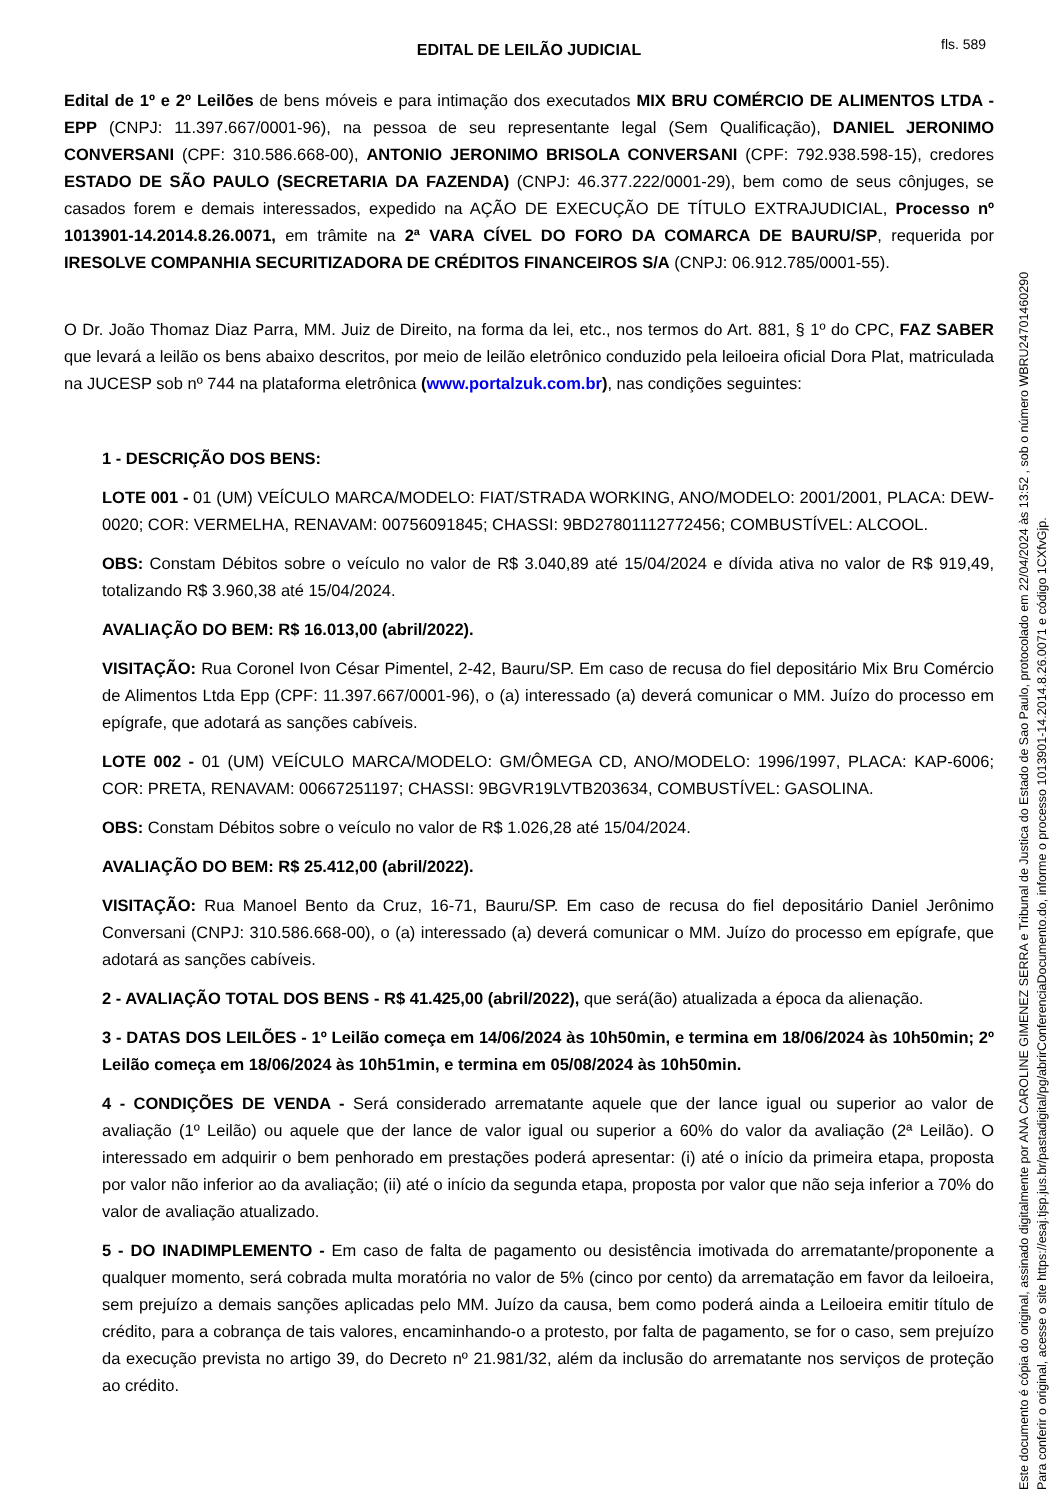fls. 589
EDITAL DE LEILÃO JUDICIAL
Edital de 1º e 2º Leilões de bens móveis e para intimação dos executados MIX BRU COMÉRCIO DE ALIMENTOS LTDA - EPP (CNPJ: 11.397.667/0001-96), na pessoa de seu representante legal (Sem Qualificação), DANIEL JERONIMO CONVERSANI (CPF: 310.586.668-00), ANTONIO JERONIMO BRISOLA CONVERSANI (CPF: 792.938.598-15), credores ESTADO DE SÃO PAULO (SECRETARIA DA FAZENDA) (CNPJ: 46.377.222/0001-29), bem como de seus cônjuges, se casados forem e demais interessados, expedido na AÇÃO DE EXECUÇÃO DE TÍTULO EXTRAJUDICIAL, Processo nº 1013901-14.2014.8.26.0071, em trâmite na 2ª VARA CÍVEL DO FORO DA COMARCA DE BAURU/SP, requerida por IRESOLVE COMPANHIA SECURITIZADORA DE CRÉDITOS FINANCEIROS S/A (CNPJ: 06.912.785/0001-55).
O Dr. João Thomaz Diaz Parra, MM. Juiz de Direito, na forma da lei, etc., nos termos do Art. 881, § 1º do CPC, FAZ SABER que levará a leilão os bens abaixo descritos, por meio de leilão eletrônico conduzido pela leiloeira oficial Dora Plat, matriculada na JUCESP sob nº 744 na plataforma eletrônica (www.portalzuk.com.br), nas condições seguintes:
1 - DESCRIÇÃO DOS BENS:
LOTE 001 - 01 (UM) VEÍCULO MARCA/MODELO: FIAT/STRADA WORKING, ANO/MODELO: 2001/2001, PLACA: DEW-0020; COR: VERMELHA, RENAVAM: 00756091845; CHASSI: 9BD27801112772456; COMBUSTÍVEL: ALCOOL.
OBS: Constam Débitos sobre o veículo no valor de R$ 3.040,89 até 15/04/2024 e dívida ativa no valor de R$ 919,49, totalizando R$ 3.960,38 até 15/04/2024.
AVALIAÇÃO DO BEM: R$ 16.013,00 (abril/2022).
VISITAÇÃO: Rua Coronel Ivon César Pimentel, 2-42, Bauru/SP. Em caso de recusa do fiel depositário Mix Bru Comércio de Alimentos Ltda Epp (CPF: 11.397.667/0001-96), o (a) interessado (a) deverá comunicar o MM. Juízo do processo em epígrafe, que adotará as sanções cabíveis.
LOTE 002 - 01 (UM) VEÍCULO MARCA/MODELO: GM/ÔMEGA CD, ANO/MODELO: 1996/1997, PLACA: KAP-6006; COR: PRETA, RENAVAM: 00667251197; CHASSI: 9BGVR19LVTB203634, COMBUSTÍVEL: GASOLINA.
OBS: Constam Débitos sobre o veículo no valor de R$ 1.026,28 até 15/04/2024.
AVALIAÇÃO DO BEM: R$ 25.412,00 (abril/2022).
VISITAÇÃO: Rua Manoel Bento da Cruz, 16-71, Bauru/SP. Em caso de recusa do fiel depositário Daniel Jerônimo Conversani (CNPJ: 310.586.668-00), o (a) interessado (a) deverá comunicar o MM. Juízo do processo em epígrafe, que adotará as sanções cabíveis.
2 - AVALIAÇÃO TOTAL DOS BENS - R$ 41.425,00 (abril/2022), que será(ão) atualizada a época da alienação.
3 - DATAS DOS LEILÕES - 1º Leilão começa em 14/06/2024 às 10h50min, e termina em 18/06/2024 às 10h50min; 2º Leilão começa em 18/06/2024 às 10h51min, e termina em 05/08/2024 às 10h50min.
4 - CONDIÇÕES DE VENDA - Será considerado arrematante aquele que der lance igual ou superior ao valor de avaliação (1º Leilão) ou aquele que der lance de valor igual ou superior a 60% do valor da avaliação (2ª Leilão). O interessado em adquirir o bem penhorado em prestações poderá apresentar: (i) até o início da primeira etapa, proposta por valor não inferior ao da avaliação; (ii) até o início da segunda etapa, proposta por valor que não seja inferior a 70% do valor de avaliação atualizado.
5 - DO INADIMPLEMENTO - Em caso de falta de pagamento ou desistência imotivada do arrematante/proponente a qualquer momento, será cobrada multa moratória no valor de 5% (cinco por cento) da arrematação em favor da leiloeira, sem prejuízo a demais sanções aplicadas pelo MM. Juízo da causa, bem como poderá ainda a Leiloeira emitir título de crédito, para a cobrança de tais valores, encaminhando-o a protesto, por falta de pagamento, se for o caso, sem prejuízo da execução prevista no artigo 39, do Decreto nº 21.981/32, além da inclusão do arrematante nos serviços de proteção ao crédito.
Este documento é cópia do original, assinado digitalmente por ANA CAROLINE GIMENEZ SERRA e Tribunal de Justica do Estado de Sao Paulo, protocolado em 22/04/2024 às 13:52 , sob o número WBRU24701460290
Para conferir o original, acesse o site https://esaj.tjsp.jus.br/pastadigital/pg/abrirConferenciaDocumento.do, informe o processo 1013901-14.2014.8.26.0071 e código 1CXfvGjp.